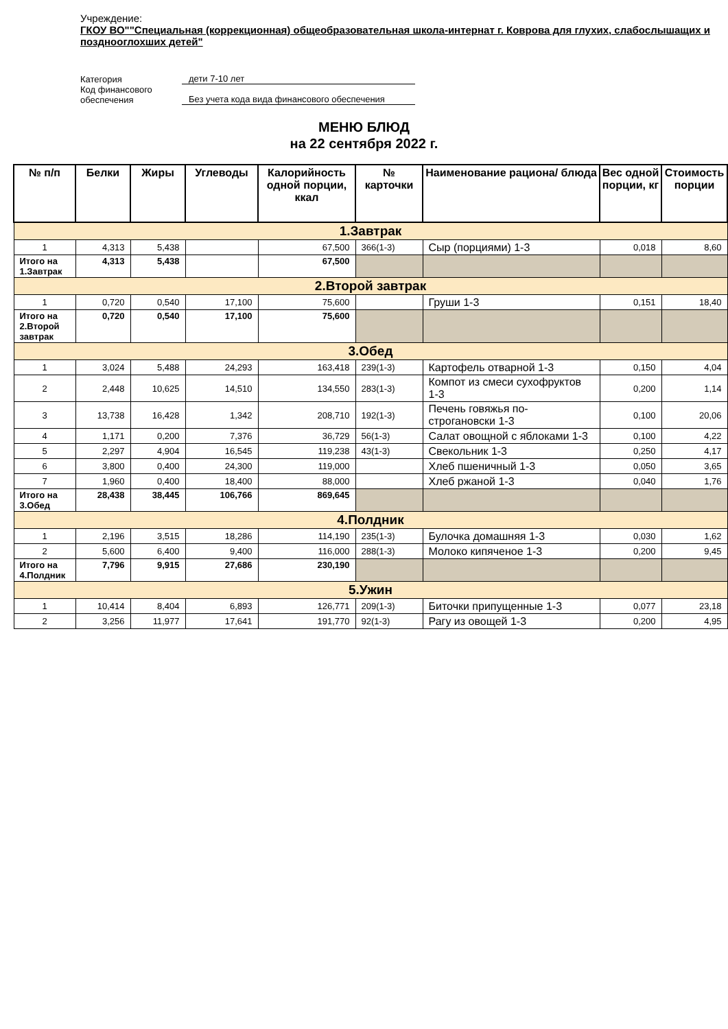Учреждение:
ГКОУ ВО""Специальная (коррекционная) общеобразовательная школа-интернат г. Коврова для глухих, слабослышащих и позднооглохших детей"
| Категория | дети 7-10 лет |
| Код финансового обеспечения | Без учета кода вида финансового обеспечения |
МЕНЮ БЛЮД
на 22 сентября 2022 г.
| № п/п | Белки | Жиры | Углеводы | Калорийность одной порции, ккал | № карточки | Наименование рациона/ блюда | Вес одной порции, кг | Стоимость порции |
| --- | --- | --- | --- | --- | --- | --- | --- | --- |
| 1.Завтрак | | | | | | | | |
| 1 | 4,313 | 5,438 | | 67,500 | 366(1-3) | Сыр (порциями) 1-3 | 0,018 | 8,60 |
| Итого на 1.Завтрак | 4,313 | 5,438 | | 67,500 | | | | |
| 2.Второй завтрак | | | | | | | | |
| 1 | 0,720 | 0,540 | 17,100 | 75,600 | | Груши 1-3 | 0,151 | 18,40 |
| Итого на 2.Второй завтрак | 0,720 | 0,540 | 17,100 | 75,600 | | | | |
| 3.Обед | | | | | | | | |
| 1 | 3,024 | 5,488 | 24,293 | 163,418 | 239(1-3) | Картофель отварной 1-3 | 0,150 | 4,04 |
| 2 | 2,448 | 10,625 | 14,510 | 134,550 | 283(1-3) | Компот из смеси сухофруктов 1-3 | 0,200 | 1,14 |
| 3 | 13,738 | 16,428 | 1,342 | 208,710 | 192(1-3) | Печень говяжья по-строгановски 1-3 | 0,100 | 20,06 |
| 4 | 1,171 | 0,200 | 7,376 | 36,729 | 56(1-3) | Салат овощной с яблоками 1-3 | 0,100 | 4,22 |
| 5 | 2,297 | 4,904 | 16,545 | 119,238 | 43(1-3) | Свекольник 1-3 | 0,250 | 4,17 |
| 6 | 3,800 | 0,400 | 24,300 | 119,000 | | Хлеб пшеничный 1-3 | 0,050 | 3,65 |
| 7 | 1,960 | 0,400 | 18,400 | 88,000 | | Хлеб ржаной 1-3 | 0,040 | 1,76 |
| Итого на 3.Обед | 28,438 | 38,445 | 106,766 | 869,645 | | | | |
| 4.Полдник | | | | | | | | |
| 1 | 2,196 | 3,515 | 18,286 | 114,190 | 235(1-3) | Булочка домашняя 1-3 | 0,030 | 1,62 |
| 2 | 5,600 | 6,400 | 9,400 | 116,000 | 288(1-3) | Молоко кипяченое 1-3 | 0,200 | 9,45 |
| Итого на 4.Полдник | 7,796 | 9,915 | 27,686 | 230,190 | | | | |
| 5.Ужин | | | | | | | | |
| 1 | 10,414 | 8,404 | 6,893 | 126,771 | 209(1-3) | Биточки припущенные 1-3 | 0,077 | 23,18 |
| 2 | 3,256 | 11,977 | 17,641 | 191,770 | 92(1-3) | Рагу из овощей 1-3 | 0,200 | 4,95 |